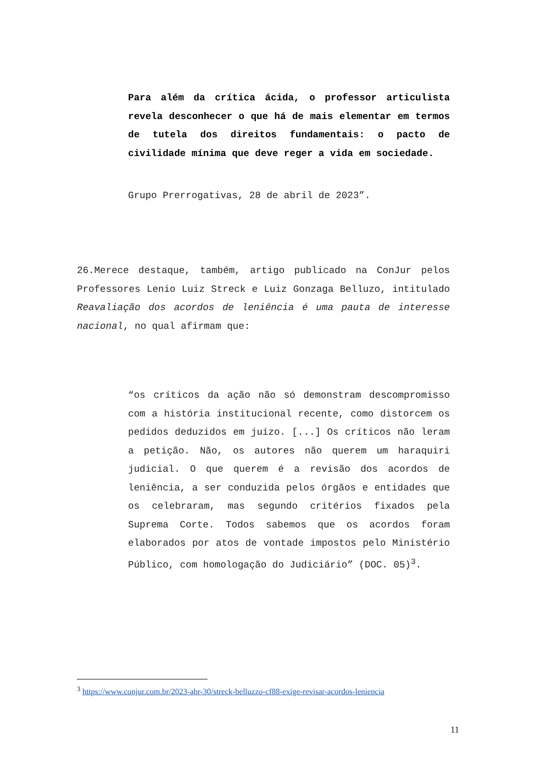Para além da crítica ácida, o professor articulista revela desconhecer o que há de mais elementar em termos de tutela dos direitos fundamentais: o pacto de civilidade mínima que deve reger a vida em sociedade.
Grupo Prerrogativas, 28 de abril de 2023”.
26.Merece destaque, também, artigo publicado na ConJur pelos Professores Lenio Luiz Streck e Luiz Gonzaga Belluzo, intitulado Reavaliação dos acordos de leniência é uma pauta de interesse nacional, no qual afirmam que:
“os críticos da ação não só demonstram descompromisso com a história institucional recente, como distorcem os pedidos deduzidos em juízo. [...] Os críticos não leram a petição. Não, os autores não querem um haraquiri judicial. O que querem é a revisão dos acordos de leniência, a ser conduzida pelos órgãos e entidades que os celebraram, mas segundo critérios fixados pela Suprema Corte. Todos sabemos que os acordos foram elaborados por atos de vontade impostos pelo Ministério Público, com homologação do Judiciário” (DOC. 05)<sup>3</sup>.
<sup>3</sup> https://www.conjur.com.br/2023-abr-30/streck-belluzzo-cf88-exige-revisar-acordos-leniencia
11